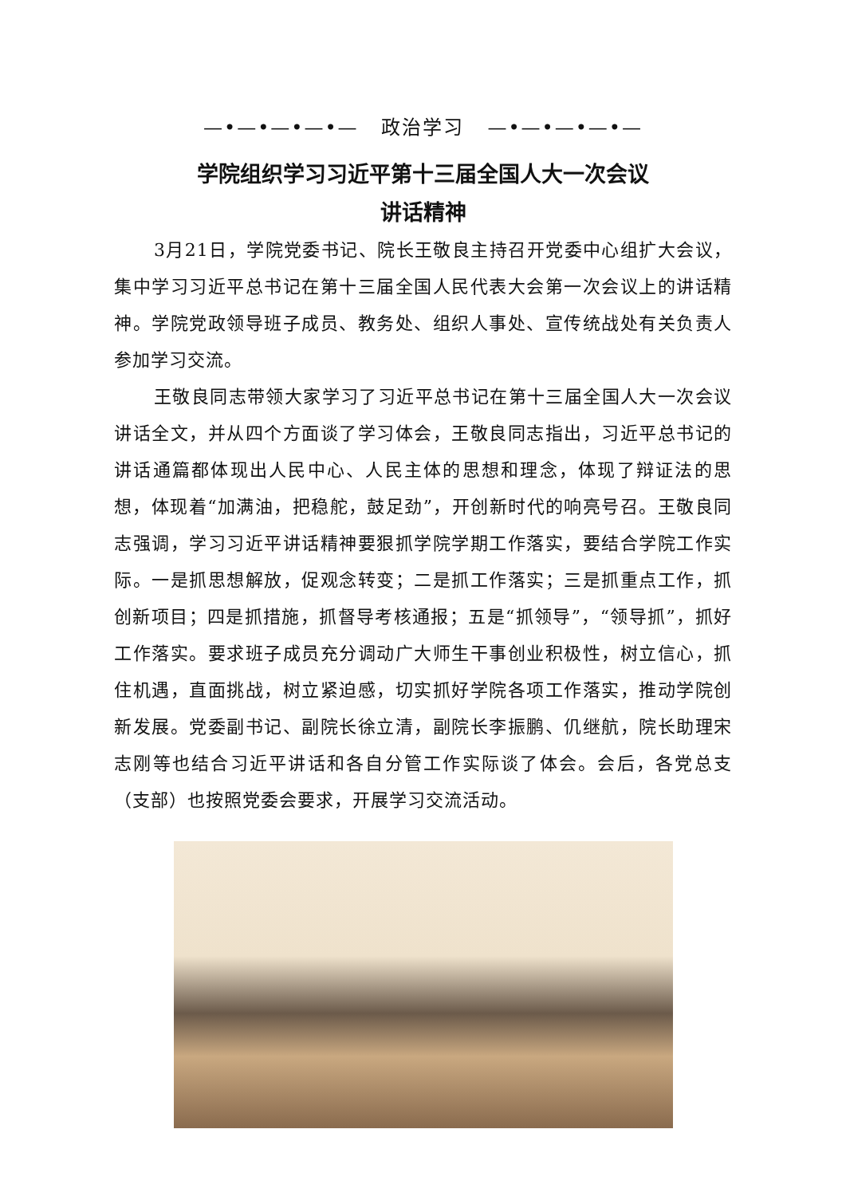—•—•—•—•— 政治学习 —•—•—•—•—
学院组织学习习近平第十三届全国人大一次会议
讲话精神
3月21日，学院党委书记、院长王敬良主持召开党委中心组扩大会议，集中学习习近平总书记在第十三届全国人民代表大会第一次会议上的讲话精神。学院党政领导班子成员、教务处、组织人事处、宣传统战处有关负责人参加学习交流。
王敬良同志带领大家学习了习近平总书记在第十三届全国人大一次会议讲话全文，并从四个方面谈了学习体会，王敬良同志指出，习近平总书记的讲话通篇都体现出人民中心、人民主体的思想和理念，体现了辩证法的思想，体现着“加满油，把稳舵，鼓足劲”，开创新时代的响亮号召。王敬良同志强调，学习习近平讲话精神要狠抓学院学期工作落实，要结合学院工作实际。一是抓思想解放，促观念转变；二是抓工作落实；三是抓重点工作，抓创新项目；四是抓措施，抓督导考核通报；五是“抓领导”，“领导抓”，抓好工作落实。要求班子成员充分调动广大师生干事创业积极性，树立信心，抓住机遇，直面挑战，树立紧迫感，切实抓好学院各项工作落实，推动学院创新发展。党委副书记、副院长徐立清，副院长李振鹏、仉继航，院长助理宋志刚等也结合习近平讲话和各自分管工作实际谈了体会。会后，各党总支（支部）也按照党委会要求，开展学习交流活动。